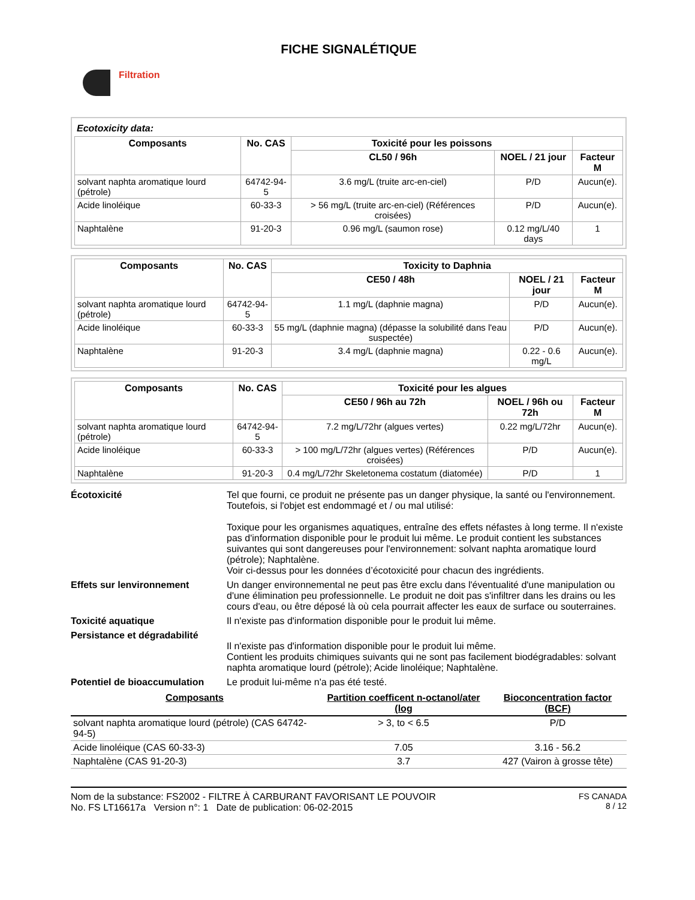FICHE SIGNALÉTIQUE
Filtration
Ecotoxicity data:
| Composants | No. CAS | Toxicité pour les poissons | | |
| --- | --- | --- | --- | --- |
| | | CL50 / 96h | NOEL / 21 jour | Facteur M |
| solvant naphta aromatique lourd (pétrole) | 64742-94-5 | 3.6 mg/L (truite arc-en-ciel) | P/D | Aucun(e). |
| Acide linoléique | 60-33-3 | > 56 mg/L (truite arc-en-ciel) (Références croisées) | P/D | Aucun(e). |
| Naphtalène | 91-20-3 | 0.96 mg/L (saumon rose) | 0.12 mg/L/40 days | 1 |
| Composants | No. CAS | Toxicity to Daphnia | | |
| --- | --- | --- | --- | --- |
| | | CE50 / 48h | NOEL / 21 jour | Facteur M |
| solvant naphta aromatique lourd (pétrole) | 64742-94-5 | 1.1 mg/L (daphnie magna) | P/D | Aucun(e). |
| Acide linoléique | 60-33-3 | 55 mg/L (daphnie magna) (dépasse la solubilité dans l'eau suspectée) | P/D | Aucun(e). |
| Naphtalène | 91-20-3 | 3.4 mg/L (daphnie magna) | 0.22 - 0.6 mg/L | Aucun(e). |
| Composants | No. CAS | Toxicité pour les algues | | |
| --- | --- | --- | --- | --- |
| | | CE50 / 96h au 72h | NOEL / 96h ou 72h | Facteur M |
| solvant naphta aromatique lourd (pétrole) | 64742-94-5 | 7.2 mg/L/72hr (algues vertes) | 0.22 mg/L/72hr | Aucun(e). |
| Acide linoléique | 60-33-3 | > 100 mg/L/72hr (algues vertes) (Références croisées) | P/D | Aucun(e). |
| Naphtalène | 91-20-3 | 0.4 mg/L/72hr Skeletonema costatum (diatomée) | P/D | 1 |
Écotoxicité Tel que fourni, ce produit ne présente pas un danger physique, la santé ou l'environnement. Toutefois, si l'objet est endommagé et / ou mal utilisé:
Toxique pour les organismes aquatiques, entraîne des effets néfastes à long terme. Il n'existe pas d'information disponible pour le produit lui même. Le produit contient les substances suivantes qui sont dangereuses pour l'environnement: solvant naphta aromatique lourd (pétrole); Naphtalène.
Voir ci-dessus pour les données d’écotoxicité pour chacun des ingrédients.
Effets sur lenvironnement Un danger environnemental ne peut pas être exclu dans l'éventualité d'une manipulation ou d'une élimination peu professionnelle. Le produit ne doit pas s'infiltrer dans les drains ou les cours d'eau, ou être déposé là où cela pourrait affecter les eaux de surface ou souterraines.
Toxicité aquatique Il n'existe pas d'information disponible pour le produit lui même.
Persistance et dégradabilité
Il n'existe pas d'information disponible pour le produit lui même.
Contient les produits chimiques suivants qui ne sont pas facilement biodégradables: solvant naphta aromatique lourd (pétrole); Acide linoléique; Naphtalène.
Potentiel de bioaccumulation
Le produit lui-même n'a pas été testé.
| Composants | Partition coefficent n-octanol/ater (log | Bioconcentration factor (BCF) |
| --- | --- | --- |
| solvant naphta aromatique lourd (pétrole) (CAS 64742-94-5) | > 3, to < 6.5 | P/D |
| Acide linoléique (CAS 60-33-3) | 7.05 | 3.16 - 56.2 |
| Naphtalène (CAS 91-20-3) | 3.7 | 427 (Vairon à grosse tête) |
Nom de la substance: FS2002 - FILTRE À CARBURANT FAVORISANT LE POUVOIR
No. FS LT16617a Version n°: 1 Date de publication: 06-02-2015
FS CANADA
8 / 12